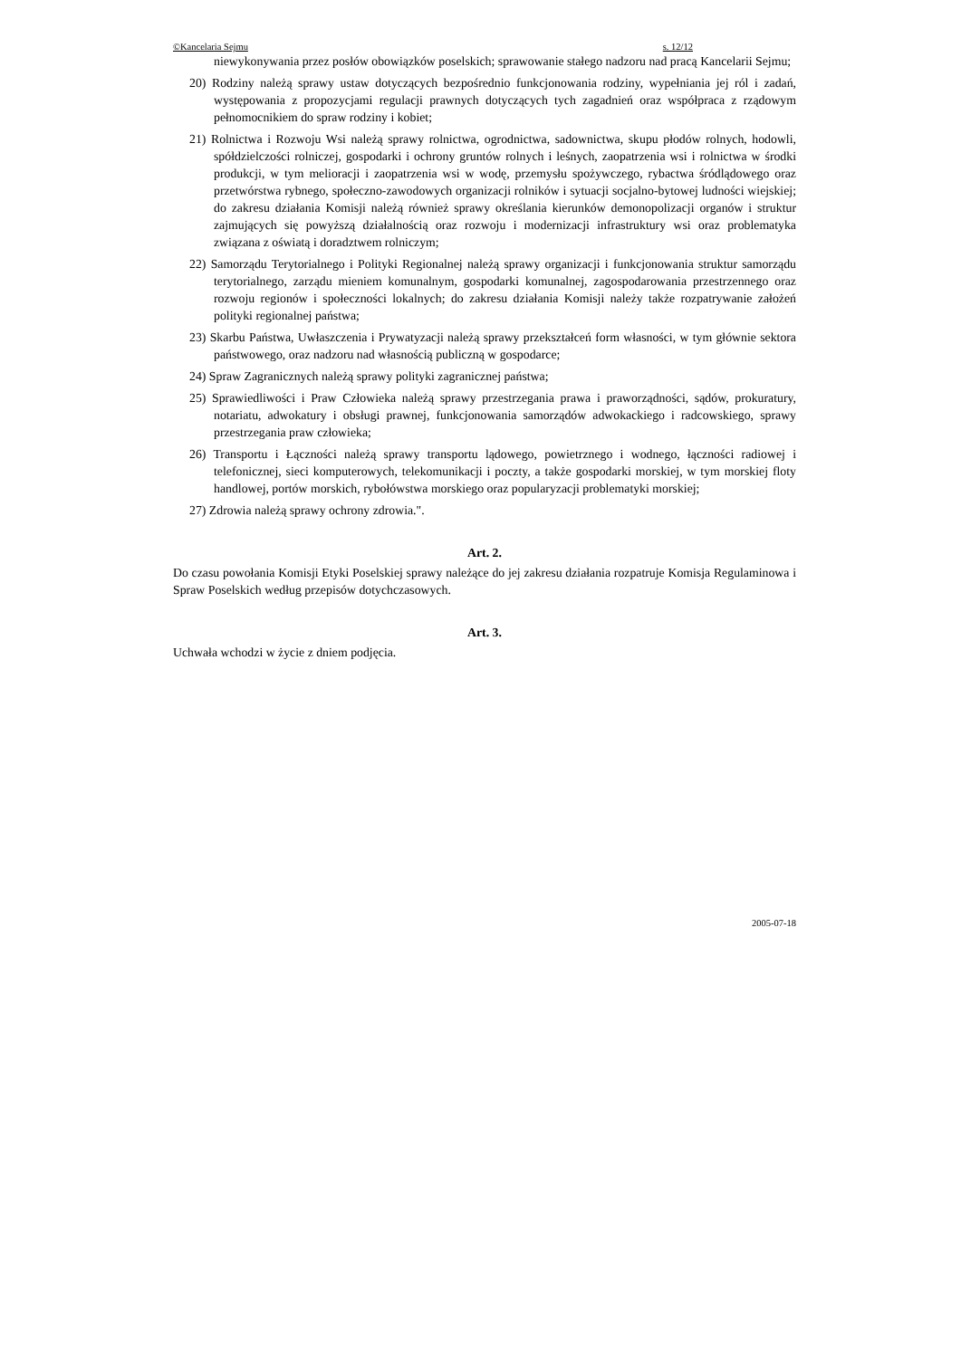©Kancelaria Sejmu s. 12/12
niewykonywania przez posłów obowiązków poselskich; sprawowanie stałego nadzoru nad pracą Kancelarii Sejmu;
20) Rodziny należą sprawy ustaw dotyczących bezpośrednio funkcjonowania rodziny, wypełniania jej ról i zadań, występowania z propozycjami regulacji prawnych dotyczących tych zagadnień oraz współpraca z rządowym pełnomocnikiem do spraw rodziny i kobiet;
21) Rolnictwa i Rozwoju Wsi należą sprawy rolnictwa, ogrodnictwa, sadownictwa, skupu płodów rolnych, hodowli, spółdzielczości rolniczej, gospodarki i ochrony gruntów rolnych i leśnych, zaopatrzenia wsi i rolnictwa w środki produkcji, w tym melioracji i zaopatrzenia wsi w wodę, przemysłu spożywczego, rybactwa śródlądowego oraz przetwórstwa rybnego, społeczno-zawodowych organizacji rolników i sytuacji socjalno-bytowej ludności wiejskiej; do zakresu działania Komisji należą również sprawy określania kierunków demonopolizacji organów i struktur zajmujących się powyższą działalnością oraz rozwoju i modernizacji infrastruktury wsi oraz problematyka związana z oświatą i doradztwem rolniczym;
22) Samorządu Terytorialnego i Polityki Regionalnej należą sprawy organizacji i funkcjonowania struktur samorządu terytorialnego, zarządu mieniem komunalnym, gospodarki komunalnej, zagospodarowania przestrzennego oraz rozwoju regionów i społeczności lokalnych; do zakresu działania Komisji należy także rozpatrywanie założeń polityki regionalnej państwa;
23) Skarbu Państwa, Uwłaszczenia i Prywatyzacji należą sprawy przekształceń form własności, w tym głównie sektora państwowego, oraz nadzoru nad własnością publiczną w gospodarce;
24) Spraw Zagranicznych należą sprawy polityki zagranicznej państwa;
25) Sprawiedliwości i Praw Człowieka należą sprawy przestrzegania prawa i praworządności, sądów, prokuratury, notariatu, adwokatury i obsługi prawnej, funkcjonowania samorządów adwokackiego i radcowskiego, sprawy przestrzegania praw człowieka;
26) Transportu i Łączności należą sprawy transportu lądowego, powietrznego i wodnego, łączności radiowej i telefonicznej, sieci komputerowych, telekomunikacji i poczty, a także gospodarki morskiej, w tym morskiej floty handlowej, portów morskich, rybołówstwa morskiego oraz popularyzacji problematyki morskiej;
27) Zdrowia należą sprawy ochrony zdrowia.".
Art. 2.
Do czasu powołania Komisji Etyki Poselskiej sprawy należące do jej zakresu działania rozpatruje Komisja Regulaminowa i Spraw Poselskich według przepisów dotychczasowych.
Art. 3.
Uchwała wchodzi w życie z dniem podjęcia.
2005-07-18